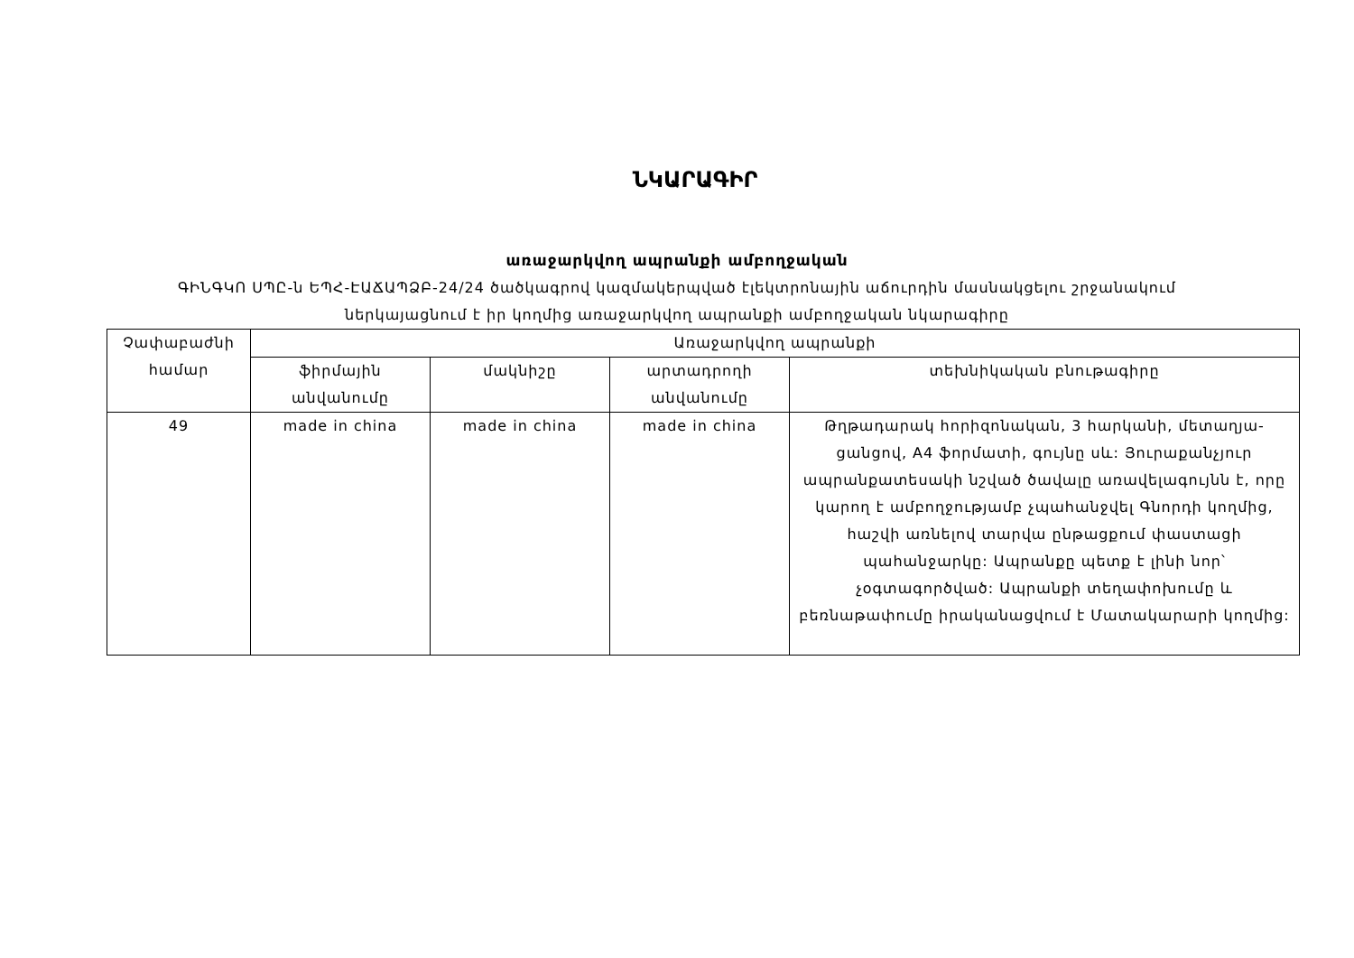ՆԿԱՐԱԳԻՐ
առաջարկվող ապրանքի ամբողջական
ԳԻՆԳԿՈ ՍՊԸ-ն ԵՊՀ-ԷԱՃԱՊՁԲ-24/24 ծածկագրով կազմակերպված էլեկտրոնային աճուրդին մասնակցելու շրջանակում
ներկայացնում է իր կողմից առաջարկվող ապրանքի ամբողջական նկարագիրը
| Չափաբաժնի համար | Առաջարկվող ապրանքի | | | |
| --- | --- | --- | --- | --- |
| | ֆիրմային անվանումը | մակնիշը | արտադրողի անվանումը | տեխնիկական բնութագիրը |
| 49 | made in china | made in china | made in china | Թղթադարակ հորիզոնական, 3 հարկանի, մետաղյա-ցանցով, A4 ֆորմատի, գույնը սև: Յուրաքանչյուր ապրանքատեսակի նշված ծավալը առավելագույնն է, որը կարող է ամբողջությամբ չպահանջվել Գնորդի կողմից, հաշվի առնելով տարվա ընթացքում փաստացի պահանջարկը: Ապրանքը պետք է լինի նոր՝ չօգտագործված: Ապրանքի տեղափոխումը և բեռնաթափումը իրականացվում է Մատակարարի կողմից: |